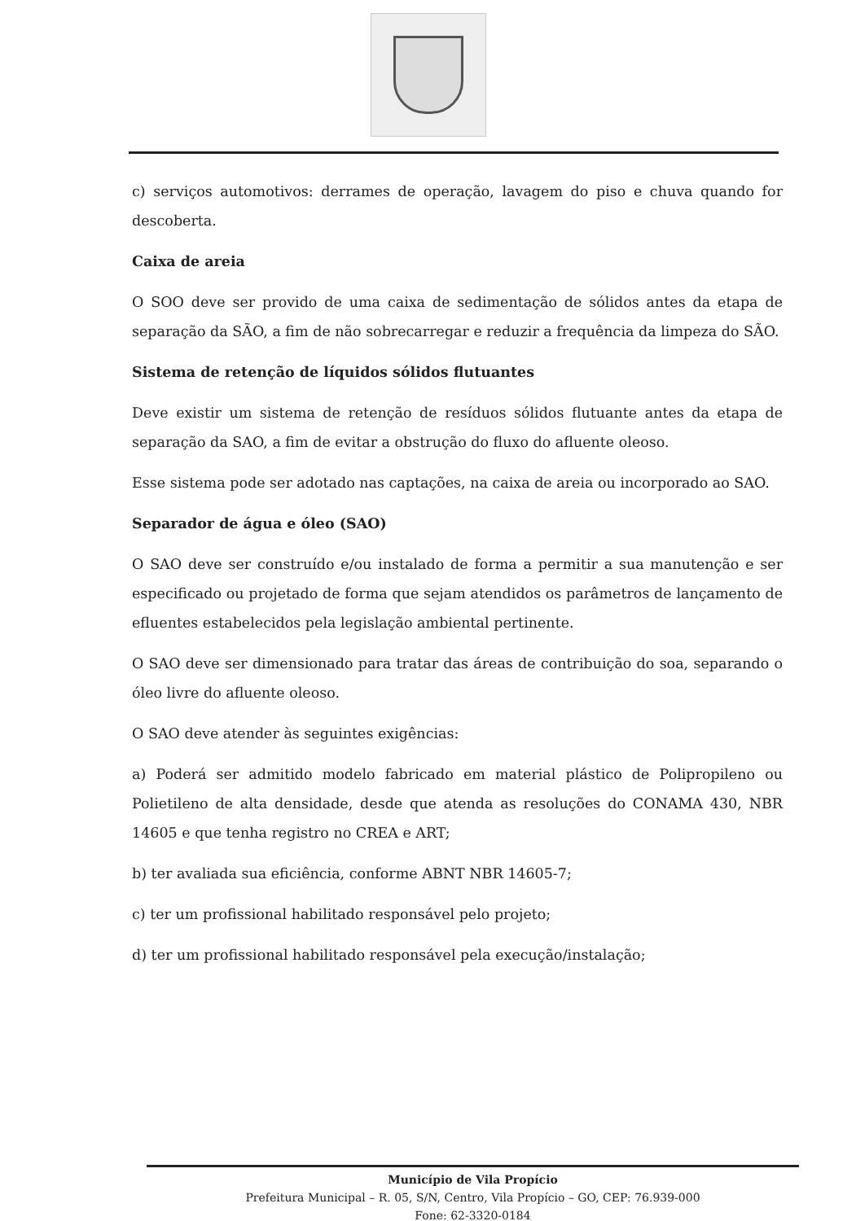c) serviços automotivos: derrames de operação, lavagem do piso e chuva quando for descoberta.
Caixa de areia
O SOO deve ser provido de uma caixa de sedimentação de sólidos antes da etapa de separação da SÃO, a fim de não sobrecarregar e reduzir a frequência da limpeza do SÃO.
Sistema de retenção de líquidos sólidos flutuantes
Deve existir um sistema de retenção de resíduos sólidos flutuante antes da etapa de separação da SAO, a fim de evitar a obstrução do fluxo do afluente oleoso.
Esse sistema pode ser adotado nas captações, na caixa de areia ou incorporado ao SAO.
Separador de água e óleo (SAO)
O SAO deve ser construído e/ou instalado de forma a permitir a sua manutenção e ser especificado ou projetado de forma que sejam atendidos os parâmetros de lançamento de efluentes estabelecidos pela legislação ambiental pertinente.
O SAO deve ser dimensionado para tratar das áreas de contribuição do soa, separando o óleo livre do afluente oleoso.
O SAO deve atender às seguintes exigências:
a) Poderá ser admitido modelo fabricado em material plástico de Polipropileno ou Polietileno de alta densidade, desde que atenda as resoluções do CONAMA 430, NBR 14605 e que tenha registro no CREA e ART;
b) ter avaliada sua eficiência, conforme ABNT NBR 14605-7;
c) ter um profissional habilitado responsável pelo projeto;
d) ter um profissional habilitado responsável pela execução/instalação;
Município de Vila Propício
Prefeitura Municipal – R. 05, S/N, Centro, Vila Propício – GO, CEP: 76.939-000
Fone: 62-3320-0184